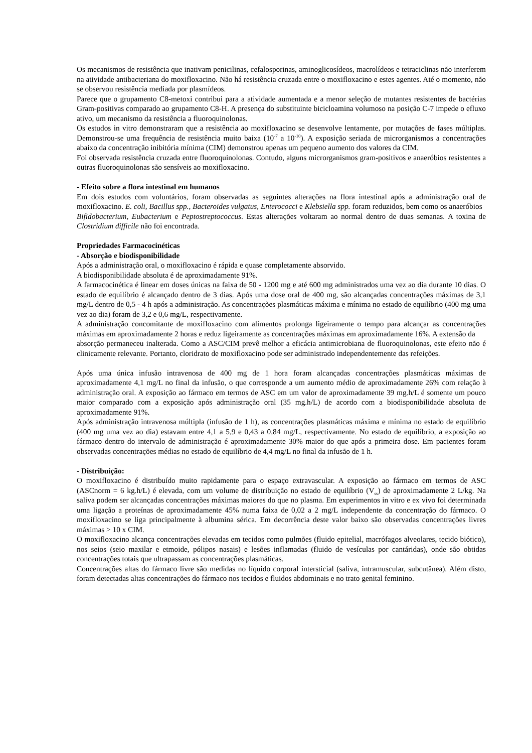Os mecanismos de resistência que inativam penicilinas, cefalosporinas, aminoglicosídeos, macrolídeos e tetraciclinas não interferem na atividade antibacteriana do moxifloxacino. Não há resistência cruzada entre o moxifloxacino e estes agentes. Até o momento, não se observou resistência mediada por plasmídeos.
Parece que o grupamento C8-metoxi contribui para a atividade aumentada e a menor seleção de mutantes resistentes de bactérias Gram-positivas comparado ao grupamento C8-H. A presença do substituinte bicicloamina volumoso na posição C-7 impede o efluxo ativo, um mecanismo da resistência a fluoroquinolonas.
Os estudos in vitro demonstraram que a resistência ao moxifloxacino se desenvolve lentamente, por mutações de fases múltiplas. Demonstrou-se uma frequência de resistência muito baixa (10<sup>-7</sup> a 10<sup>-10</sup>). A exposição seriada de microrganismos a concentrações abaixo da concentração inibitória mínima (CIM) demonstrou apenas um pequeno aumento dos valores da CIM.
Foi observada resistência cruzada entre fluoroquinolonas. Contudo, alguns microrganismos gram-positivos e anaeróbios resistentes a outras fluoroquinolonas são sensíveis ao moxifloxacino.
- Efeito sobre a flora intestinal em humanos
Em dois estudos com voluntários, foram observadas as seguintes alterações na flora intestinal após a administração oral de moxifloxacino. E. coli, Bacillus spp., Bacteroides vulgatus, Enterococci e Klebsiella spp. foram reduzidos, bem como os anaeróbios
Bifidobacterium, Eubacterium e Peptostreptococcus. Estas alterações voltaram ao normal dentro de duas semanas. A toxina de Clostridium difficile não foi encontrada.
Propriedades Farmacocinéticas
- Absorção e biodisponibilidade
Após a administração oral, o moxifloxacino é rápida e quase completamente absorvido.
A biodisponibilidade absoluta é de aproximadamente 91%.
A farmacocinética é linear em doses únicas na faixa de 50 - 1200 mg e até 600 mg administrados uma vez ao dia durante 10 dias. O estado de equilíbrio é alcançado dentro de 3 dias. Após uma dose oral de 400 mg, são alcançadas concentrações máximas de 3,1 mg/L dentro de 0,5 - 4 h após a administração. As concentrações plasmáticas máxima e mínima no estado de equilíbrio (400 mg uma vez ao dia) foram de 3,2 e 0,6 mg/L, respectivamente.
A administração concomitante de moxifloxacino com alimentos prolonga ligeiramente o tempo para alcançar as concentrações máximas em aproximadamente 2 horas e reduz ligeiramente as concentrações máximas em aproximadamente 16%. A extensão da
absorção permaneceu inalterada. Como a ASC/CIM prevê melhor a eficácia antimicrobiana de fluoroquinolonas, este efeito não é clinicamente relevante. Portanto, cloridrato de moxifloxacino pode ser administrado independentemente das refeições.
Após uma única infusão intravenosa de 400 mg de 1 hora foram alcançadas concentrações plasmáticas máximas de aproximadamente 4,1 mg/L no final da infusão, o que corresponde a um aumento médio de aproximadamente 26% com relação à administração oral. A exposição ao fármaco em termos de ASC em um valor de aproximadamente 39 mg.h/L é somente um pouco maior comparado com a exposição após administração oral (35 mg.h/L) de acordo com a biodisponibilidade absoluta de aproximadamente 91%.
Após administração intravenosa múltipla (infusão de 1 h), as concentrações plasmáticas máxima e mínima no estado de equilíbrio (400 mg uma vez ao dia) estavam entre 4,1 a 5,9 e 0,43 a 0,84 mg/L, respectivamente. No estado de equilíbrio, a exposição ao fármaco dentro do intervalo de administração é aproximadamente 30% maior do que após a primeira dose. Em pacientes foram observadas concentrações médias no estado de equilíbrio de 4,4 mg/L no final da infusão de 1 h.
- Distribuição:
O moxifloxacino é distribuído muito rapidamente para o espaço extravascular. A exposição ao fármaco em termos de ASC (ASCnorm = 6 kg.h/L) é elevada, com um volume de distribuição no estado de equilíbrio (V<sub>ss</sub>) de aproximadamente 2 L/kg. Na saliva podem ser alcançadas concentrações máximas maiores do que no plasma. Em experimentos in vitro e ex vivo foi determinada uma ligação a proteínas de aproximadamente 45% numa faixa de 0,02 a 2 mg/L independente da concentração do fármaco. O moxifloxacino se liga principalmente à albumina sérica. Em decorrência deste valor baixo são observadas concentrações livres máximas > 10 x CIM.
O moxifloxacino alcança concentrações elevadas em tecidos como pulmões (fluido epitelial, macrófagos alveolares, tecido biótico), nos seios (seio maxilar e etmoide, pólipos nasais) e lesões inflamadas (fluido de vesículas por cantáridas), onde são obtidas concentrações totais que ultrapassam as concentrações plasmáticas.
Concentrações altas do fármaco livre são medidas no líquido corporal intersticial (saliva, intramuscular, subcutânea). Além disto, foram detectadas altas concentrações do fármaco nos tecidos e fluidos abdominais e no trato genital feminino.